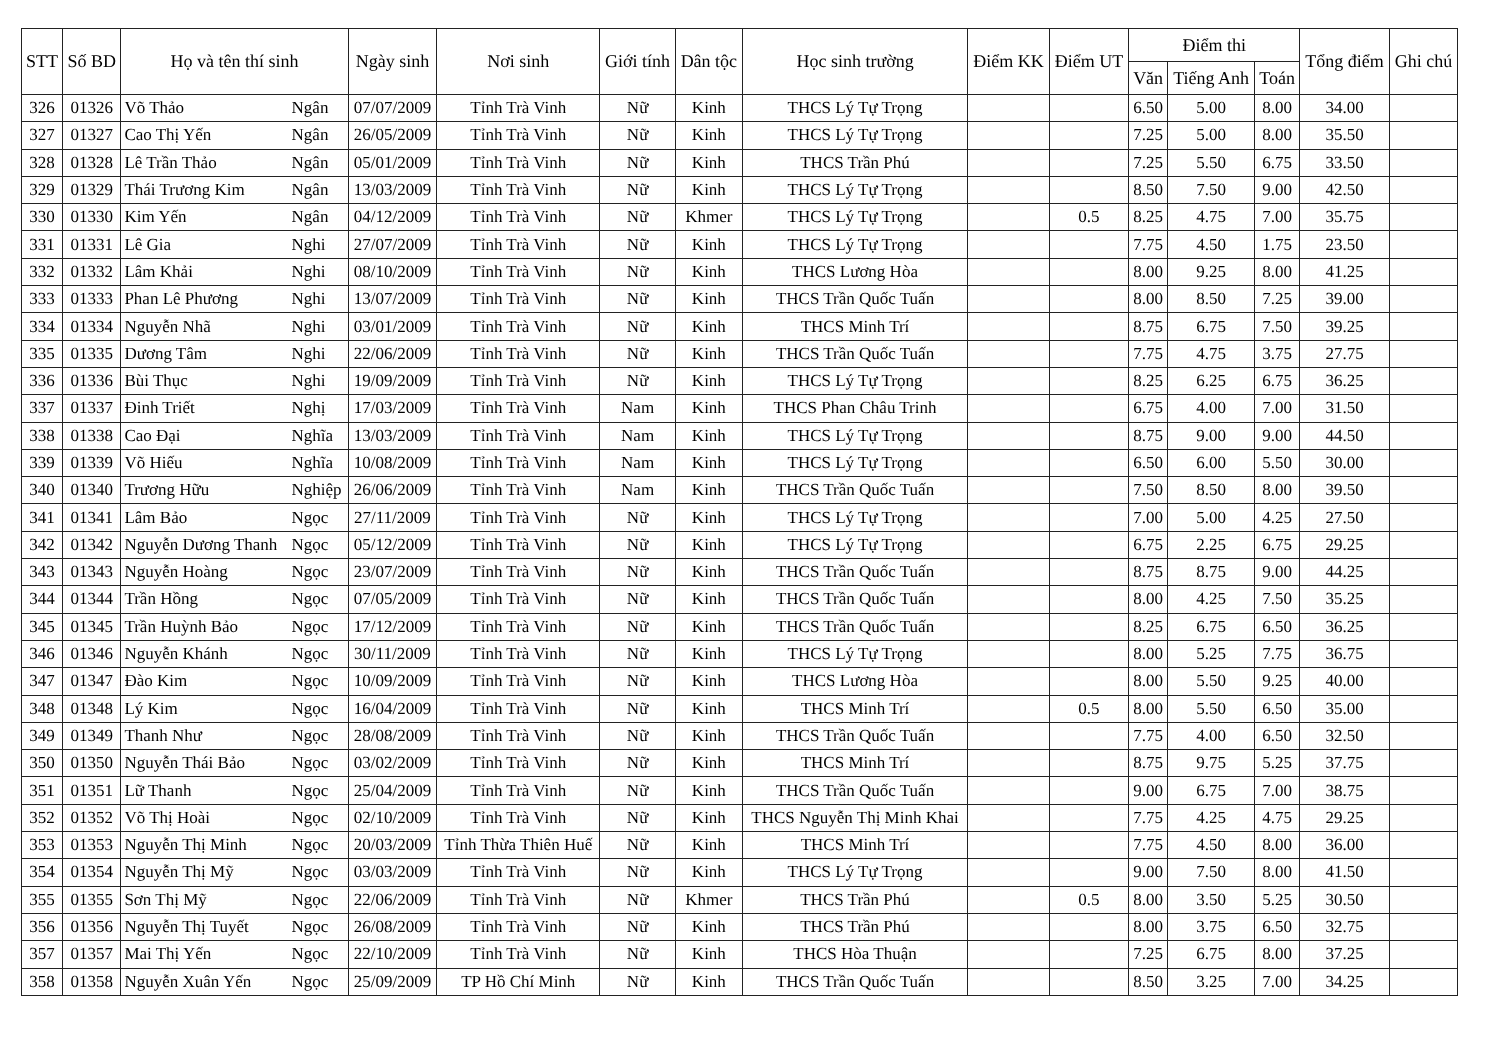| STT | Số BD | Họ và tên thí sinh | | Ngày sinh | Nơi sinh | Giới tính | Dân tộc | Học sinh trường | Điểm KK | Điểm UT | Điểm thi | | | Tổng điểm | Ghi chú |
| --- | --- | --- | --- | --- | --- | --- | --- | --- | --- | --- | --- | --- | --- | --- | --- |
| | | | | | | | | | | | Văn | Tiếng Anh | Toán | | |
| 326 | 01326 | Võ Thảo | Ngân | 07/07/2009 | Tỉnh Trà Vinh | Nữ | Kinh | THCS Lý Tự Trọng | | | 6.50 | 5.00 | 8.00 | 34.00 | |
| 327 | 01327 | Cao Thị Yến | Ngân | 26/05/2009 | Tỉnh Trà Vinh | Nữ | Kinh | THCS Lý Tự Trọng | | | 7.25 | 5.00 | 8.00 | 35.50 | |
| 328 | 01328 | Lê Trần Thảo | Ngân | 05/01/2009 | Tỉnh Trà Vinh | Nữ | Kinh | THCS Trần Phú | | | 7.25 | 5.50 | 6.75 | 33.50 | |
| 329 | 01329 | Thái Trương Kim | Ngân | 13/03/2009 | Tỉnh Trà Vinh | Nữ | Kinh | THCS Lý Tự Trọng | | | 8.50 | 7.50 | 9.00 | 42.50 | |
| 330 | 01330 | Kim Yến | Ngân | 04/12/2009 | Tỉnh Trà Vinh | Nữ | Khmer | THCS Lý Tự Trọng | | 0.5 | 8.25 | 4.75 | 7.00 | 35.75 | |
| 331 | 01331 | Lê Gia | Nghi | 27/07/2009 | Tỉnh Trà Vinh | Nữ | Kinh | THCS Lý Tự Trọng | | | 7.75 | 4.50 | 1.75 | 23.50 | |
| 332 | 01332 | Lâm Khải | Nghi | 08/10/2009 | Tỉnh Trà Vinh | Nữ | Kinh | THCS Lương Hòa | | | 8.00 | 9.25 | 8.00 | 41.25 | |
| 333 | 01333 | Phan Lê Phương | Nghi | 13/07/2009 | Tỉnh Trà Vinh | Nữ | Kinh | THCS Trần Quốc Tuấn | | | 8.00 | 8.50 | 7.25 | 39.00 | |
| 334 | 01334 | Nguyễn Nhã | Nghi | 03/01/2009 | Tỉnh Trà Vinh | Nữ | Kinh | THCS Minh Trí | | | 8.75 | 6.75 | 7.50 | 39.25 | |
| 335 | 01335 | Dương Tâm | Nghi | 22/06/2009 | Tỉnh Trà Vinh | Nữ | Kinh | THCS Trần Quốc Tuấn | | | 7.75 | 4.75 | 3.75 | 27.75 | |
| 336 | 01336 | Bùi Thục | Nghi | 19/09/2009 | Tỉnh Trà Vinh | Nữ | Kinh | THCS Lý Tự Trọng | | | 8.25 | 6.25 | 6.75 | 36.25 | |
| 337 | 01337 | Đinh Triết | Nghị | 17/03/2009 | Tỉnh Trà Vinh | Nam | Kinh | THCS Phan Châu Trinh | | | 6.75 | 4.00 | 7.00 | 31.50 | |
| 338 | 01338 | Cao Đại | Nghĩa | 13/03/2009 | Tỉnh Trà Vinh | Nam | Kinh | THCS Lý Tự Trọng | | | 8.75 | 9.00 | 9.00 | 44.50 | |
| 339 | 01339 | Võ Hiếu | Nghĩa | 10/08/2009 | Tỉnh Trà Vinh | Nam | Kinh | THCS Lý Tự Trọng | | | 6.50 | 6.00 | 5.50 | 30.00 | |
| 340 | 01340 | Trương Hữu | Nghiệp | 26/06/2009 | Tỉnh Trà Vinh | Nam | Kinh | THCS Trần Quốc Tuấn | | | 7.50 | 8.50 | 8.00 | 39.50 | |
| 341 | 01341 | Lâm Bảo | Ngọc | 27/11/2009 | Tỉnh Trà Vinh | Nữ | Kinh | THCS Lý Tự Trọng | | | 7.00 | 5.00 | 4.25 | 27.50 | |
| 342 | 01342 | Nguyễn Dương Thanh | Ngọc | 05/12/2009 | Tỉnh Trà Vinh | Nữ | Kinh | THCS Lý Tự Trọng | | | 6.75 | 2.25 | 6.75 | 29.25 | |
| 343 | 01343 | Nguyễn Hoàng | Ngọc | 23/07/2009 | Tỉnh Trà Vinh | Nữ | Kinh | THCS Trần Quốc Tuấn | | | 8.75 | 8.75 | 9.00 | 44.25 | |
| 344 | 01344 | Trần Hồng | Ngọc | 07/05/2009 | Tỉnh Trà Vinh | Nữ | Kinh | THCS Trần Quốc Tuấn | | | 8.00 | 4.25 | 7.50 | 35.25 | |
| 345 | 01345 | Trần Huỳnh Bảo | Ngọc | 17/12/2009 | Tỉnh Trà Vinh | Nữ | Kinh | THCS Trần Quốc Tuấn | | | 8.25 | 6.75 | 6.50 | 36.25 | |
| 346 | 01346 | Nguyễn Khánh | Ngọc | 30/11/2009 | Tỉnh Trà Vinh | Nữ | Kinh | THCS Lý Tự Trọng | | | 8.00 | 5.25 | 7.75 | 36.75 | |
| 347 | 01347 | Đào Kim | Ngọc | 10/09/2009 | Tỉnh Trà Vinh | Nữ | Kinh | THCS Lương Hòa | | | 8.00 | 5.50 | 9.25 | 40.00 | |
| 348 | 01348 | Lý Kim | Ngọc | 16/04/2009 | Tỉnh Trà Vinh | Nữ | Kinh | THCS Minh Trí | | 0.5 | 8.00 | 5.50 | 6.50 | 35.00 | |
| 349 | 01349 | Thanh Như | Ngọc | 28/08/2009 | Tỉnh Trà Vinh | Nữ | Kinh | THCS Trần Quốc Tuấn | | | 7.75 | 4.00 | 6.50 | 32.50 | |
| 350 | 01350 | Nguyễn Thái Bảo | Ngọc | 03/02/2009 | Tỉnh Trà Vinh | Nữ | Kinh | THCS Minh Trí | | | 8.75 | 9.75 | 5.25 | 37.75 | |
| 351 | 01351 | Lữ Thanh | Ngọc | 25/04/2009 | Tỉnh Trà Vinh | Nữ | Kinh | THCS Trần Quốc Tuấn | | | 9.00 | 6.75 | 7.00 | 38.75 | |
| 352 | 01352 | Võ Thị Hoài | Ngọc | 02/10/2009 | Tỉnh Trà Vinh | Nữ | Kinh | THCS Nguyễn Thị Minh Khai | | | 7.75 | 4.25 | 4.75 | 29.25 | |
| 353 | 01353 | Nguyễn Thị Minh | Ngọc | 20/03/2009 | Tỉnh Thừa Thiên Huế | Nữ | Kinh | THCS Minh Trí | | | 7.75 | 4.50 | 8.00 | 36.00 | |
| 354 | 01354 | Nguyễn Thị Mỹ | Ngọc | 03/03/2009 | Tỉnh Trà Vinh | Nữ | Kinh | THCS Lý Tự Trọng | | | 9.00 | 7.50 | 8.00 | 41.50 | |
| 355 | 01355 | Sơn Thị Mỹ | Ngọc | 22/06/2009 | Tỉnh Trà Vinh | Nữ | Khmer | THCS Trần Phú | | 0.5 | 8.00 | 3.50 | 5.25 | 30.50 | |
| 356 | 01356 | Nguyễn Thị Tuyết | Ngọc | 26/08/2009 | Tỉnh Trà Vinh | Nữ | Kinh | THCS Trần Phú | | | 8.00 | 3.75 | 6.50 | 32.75 | |
| 357 | 01357 | Mai Thị Yến | Ngọc | 22/10/2009 | Tỉnh Trà Vinh | Nữ | Kinh | THCS Hòa Thuận | | | 7.25 | 6.75 | 8.00 | 37.25 | |
| 358 | 01358 | Nguyễn Xuân Yến | Ngọc | 25/09/2009 | TP Hồ Chí Minh | Nữ | Kinh | THCS Trần Quốc Tuấn | | | 8.50 | 3.25 | 7.00 | 34.25 | |